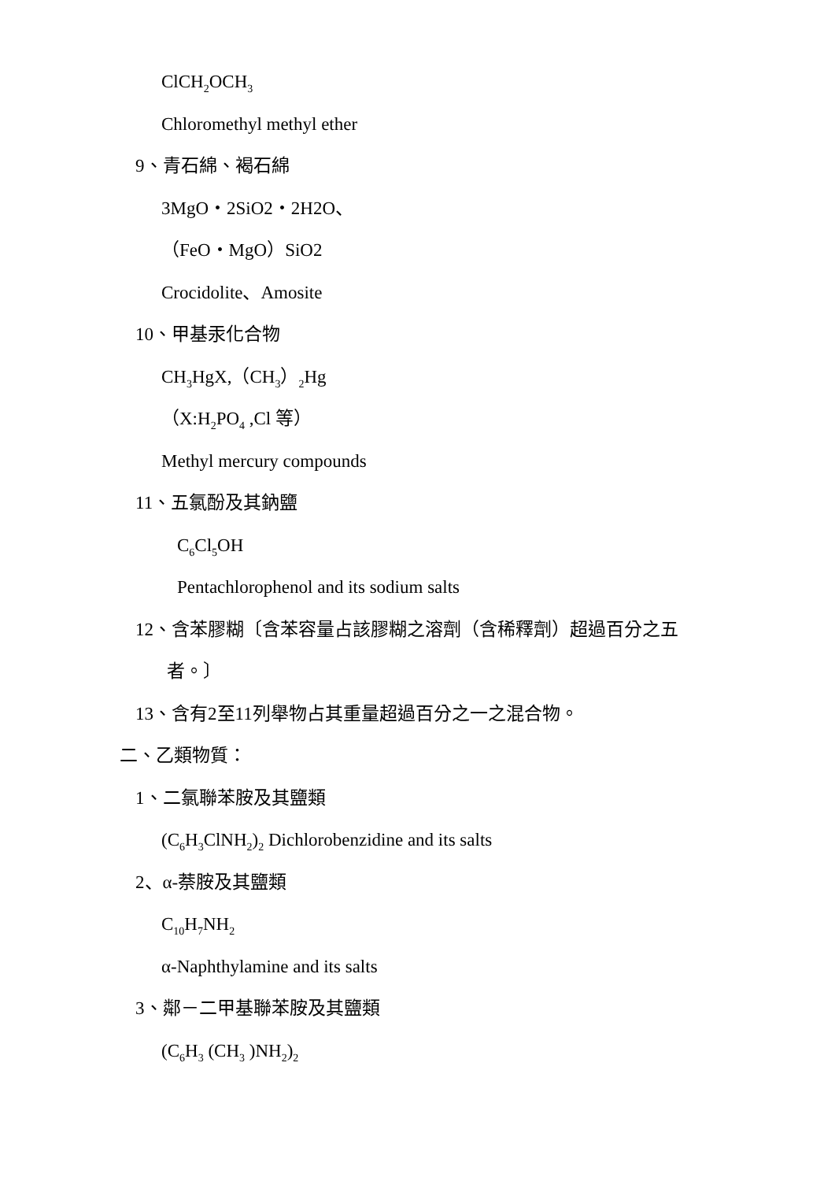ClCH<sub>2</sub>OCH<sub>3</sub>
Chloromethyl methyl ether
9、青石綿、褐石綿
3MgO・2SiO2・2H2O、
（FeO・MgO）SiO2
Crocidolite、Amosite
10、甲基汞化合物
CH<sub>3</sub>HgX,（CH<sub>3</sub>）<sub>2</sub>Hg
（X:H<sub>2</sub>PO<sub>4</sub> ,Cl 等）
Methyl mercury compounds
11、五氯酚及其鈉鹽
C<sub>6</sub>Cl<sub>5</sub>OH
Pentachlorophenol and its sodium salts
12、含苯膠糊〔含苯容量占該膠糊之溶劑（含稀釋劑）超過百分之五
者。〕
13、含有2至11列舉物占其重量超過百分之一之混合物。
二、乙類物質：
1、二氯聯苯胺及其鹽類
(C<sub>6</sub>H<sub>3</sub>ClNH<sub>2</sub>)<sub>2</sub> Dichlorobenzidine and its salts
2、α-萘胺及其鹽類
C<sub>10</sub>H<sub>7</sub>NH<sub>2</sub>
α-Naphthylamine and its salts
3、鄰－二甲基聯苯胺及其鹽類
(C<sub>6</sub>H<sub>3</sub> (CH<sub>3</sub> )NH<sub>2</sub>)<sub>2</sub>